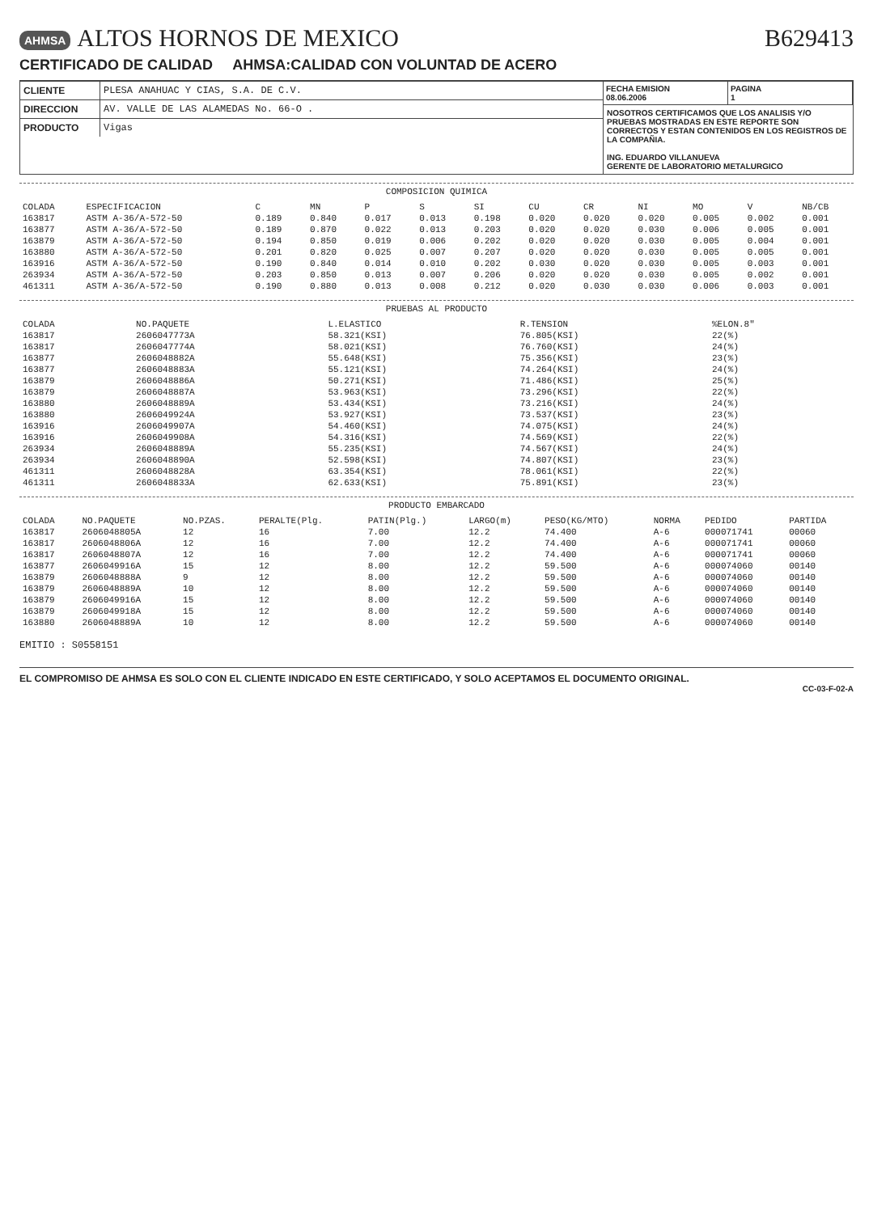AHMSA ALTOS HORNOS DE MEXICO
CERTIFICADO DE CALIDAD AHMSA:CALIDAD CON VOLUNTAD DE ACERO
B629413
CLIENTE PLESA ANAHUAC Y CIAS, S.A. DE C.V.
DIRECCION AV. VALLE DE LAS ALAMEDAS No. 66-O .
PRODUCTO Vigas
FECHA EMISION
08.06.2006
PAGINA
1
NOSOTROS CERTIFICAMOS QUE LOS ANALISIS Y/O PRUEBAS MOSTRADAS EN ESTE REPORTE SON CORRECTOS Y ESTAN CONTENIDOS EN LOS REGISTROS DE LA COMPAÑIA.
ING. EDUARDO VILLANUEVA
GERENTE DE LABORATORIO METALURGICO
COMPOSICION QUIMICA
| COLADA | ESPECIFICACION | C | MN | P | S | SI | CU | CR | NI | MO | V | NB/CB |
| --- | --- | --- | --- | --- | --- | --- | --- | --- | --- | --- | --- | --- |
| 163817 | ASTM A-36/A-572-50 | 0.189 | 0.840 | 0.017 | 0.013 | 0.198 | 0.020 | 0.020 | 0.020 | 0.005 | 0.002 | 0.001 |
| 163877 | ASTM A-36/A-572-50 | 0.189 | 0.870 | 0.022 | 0.013 | 0.203 | 0.020 | 0.020 | 0.030 | 0.006 | 0.005 | 0.001 |
| 163879 | ASTM A-36/A-572-50 | 0.194 | 0.850 | 0.019 | 0.006 | 0.202 | 0.020 | 0.020 | 0.030 | 0.005 | 0.004 | 0.001 |
| 163880 | ASTM A-36/A-572-50 | 0.201 | 0.820 | 0.025 | 0.007 | 0.207 | 0.020 | 0.020 | 0.030 | 0.005 | 0.005 | 0.001 |
| 163916 | ASTM A-36/A-572-50 | 0.190 | 0.840 | 0.014 | 0.010 | 0.202 | 0.030 | 0.020 | 0.030 | 0.005 | 0.003 | 0.001 |
| 263934 | ASTM A-36/A-572-50 | 0.203 | 0.850 | 0.013 | 0.007 | 0.206 | 0.020 | 0.020 | 0.030 | 0.005 | 0.002 | 0.001 |
| 461311 | ASTM A-36/A-572-50 | 0.190 | 0.880 | 0.013 | 0.008 | 0.212 | 0.020 | 0.030 | 0.030 | 0.006 | 0.003 | 0.001 |
PRUEBAS AL PRODUCTO
| COLADA | NO.PAQUETE | L.ELASTICO | R.TENSION | %ELON.8" |
| --- | --- | --- | --- | --- |
| 163817 | 2606047773A | 58.321(KSI) | 76.805(KSI) | 22(%) |
| 163817 | 2606047774A | 58.021(KSI) | 76.760(KSI) | 24(%) |
| 163877 | 2606048882A | 55.648(KSI) | 75.356(KSI) | 23(%) |
| 163877 | 2606048883A | 55.121(KSI) | 74.264(KSI) | 24(%) |
| 163879 | 2606048886A | 50.271(KSI) | 71.486(KSI) | 25(%) |
| 163879 | 2606048887A | 53.963(KSI) | 73.296(KSI) | 22(%) |
| 163880 | 2606048889A | 53.434(KSI) | 73.216(KSI) | 24(%) |
| 163880 | 2606049924A | 53.927(KSI) | 73.537(KSI) | 23(%) |
| 163916 | 2606049907A | 54.460(KSI) | 74.075(KSI) | 24(%) |
| 163916 | 2606049908A | 54.316(KSI) | 74.569(KSI) | 22(%) |
| 263934 | 2606048889A | 55.235(KSI) | 74.567(KSI) | 24(%) |
| 263934 | 2606048890A | 52.598(KSI) | 74.807(KSI) | 23(%) |
| 461311 | 2606048828A | 63.354(KSI) | 78.061(KSI) | 22(%) |
| 461311 | 2606048833A | 62.633(KSI) | 75.891(KSI) | 23(%) |
PRODUCTO EMBARCADO
| COLADA | NO.PAQUETE | NO.PZAS. | PERALTE(Plg. | PATIN(Plg.) | LARGO(m) | PESO(KG/MTO) | NORMA | PEDIDO | PARTIDA |
| --- | --- | --- | --- | --- | --- | --- | --- | --- | --- |
| 163817 | 2606048805A | 12 | 16 | 7.00 | 12.2 | 74.400 | A-6 | 000071741 | 00060 |
| 163817 | 2606048806A | 12 | 16 | 7.00 | 12.2 | 74.400 | A-6 | 000071741 | 00060 |
| 163817 | 2606048807A | 12 | 16 | 7.00 | 12.2 | 74.400 | A-6 | 000071741 | 00060 |
| 163877 | 2606049916A | 15 | 12 | 8.00 | 12.2 | 59.500 | A-6 | 000074060 | 00140 |
| 163879 | 2606048888A | 9 | 12 | 8.00 | 12.2 | 59.500 | A-6 | 000074060 | 00140 |
| 163879 | 2606048889A | 10 | 12 | 8.00 | 12.2 | 59.500 | A-6 | 000074060 | 00140 |
| 163879 | 2606049916A | 15 | 12 | 8.00 | 12.2 | 59.500 | A-6 | 000074060 | 00140 |
| 163879 | 2606049918A | 15 | 12 | 8.00 | 12.2 | 59.500 | A-6 | 000074060 | 00140 |
| 163880 | 2606048889A | 10 | 12 | 8.00 | 12.2 | 59.500 | A-6 | 000074060 | 00140 |
EMITIO : S0558151
EL COMPROMISO DE AHMSA ES SOLO CON EL CLIENTE INDICADO EN ESTE CERTIFICADO, Y SOLO ACEPTAMOS EL DOCUMENTO ORIGINAL.
CC-03-F-02-A